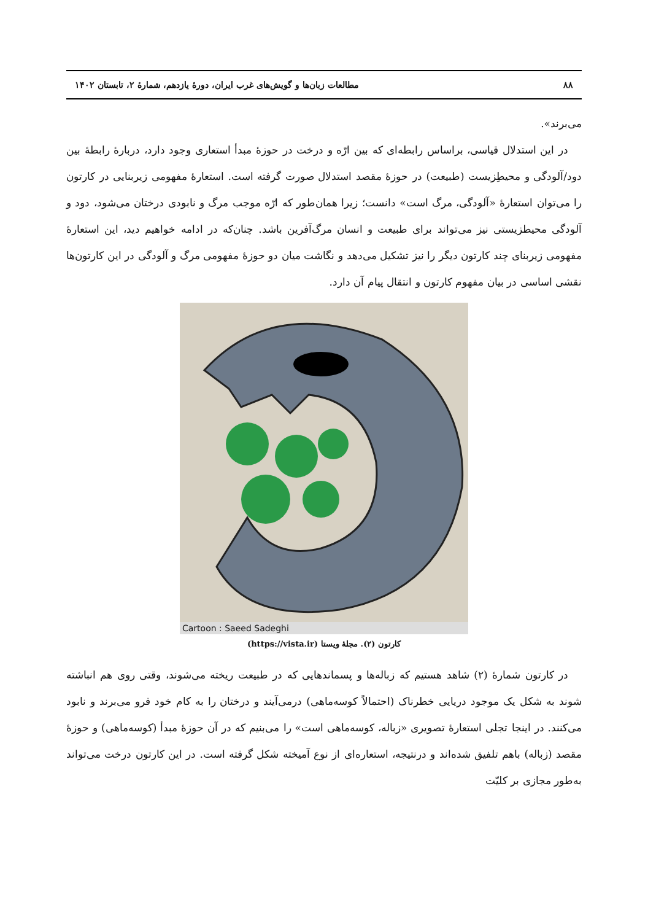۸۸ مطالعات زبان‌ها و گویش‌های غرب ایران، دورهٔ یازدهم، شمارهٔ ۲، تابستان ۱۴۰۲
می‌برند».
در این استدلال قیاسی، براساس رابطه‌ای که بین ارّه و درخت در حوزهٔ مبدأ استعاری وجود دارد، دربارهٔ رابطهٔ بین دود/آلودگی و محیطِزیست (طبیعت) در حوزهٔ مقصد استدلال صورت گرفته است. استعارهٔ مفهومی زیربنایی در کارتون را می‌توان استعارهٔ «آلودگی، مرگ است» دانست؛ زیرا همان‌طور که ارّه موجب مرگ و نابودی درختان می‌شود، دود و آلودگی محیطزیستی نیز می‌تواند برای طبیعت و انسان مرگ‌آفرین باشد. چنان‌که در ادامه خواهیم دید، این استعارهٔ مفهومی زیربنای چند کارتون دیگر را نیز تشکیل می‌دهد و نگاشت میان دو حوزهٔ مفهومی مرگ و آلودگی در این کارتون‌ها نقشی اساسی در بیان مفهوم کارتون و انتقال پیام آن دارد.
Cartoon : Saeed Sadeghi
کارتون (۲). مجلهٔ ویستا (https://vista.ir)
در کارتون شمارهٔ (۲) شاهد هستیم که زباله‌ها و پسماندهایی که در طبیعت ریخته می‌شوند، وقتی روی هم انباشته شوند به شکل یک موجود دریایی خطرناک (احتمالاً کوسه‌ماهی) درمی‌آیند و درختان را به کام خود فرو می‌برند و نابود می‌کنند. در اینجا تجلی استعارهٔ تصویری «زباله، کوسه‌ماهی است» را می‌بنیم که در آن حوزهٔ مبدأ (کوسه‌ماهی) و حوزهٔ مقصد (زباله) باهم تلفیق شده‌اند و درنتیجه، استعاره‌ای از نوع آمیخته شکل گرفته است. در این کارتون درخت می‌تواند به‌طور مجازی بر کلیّت